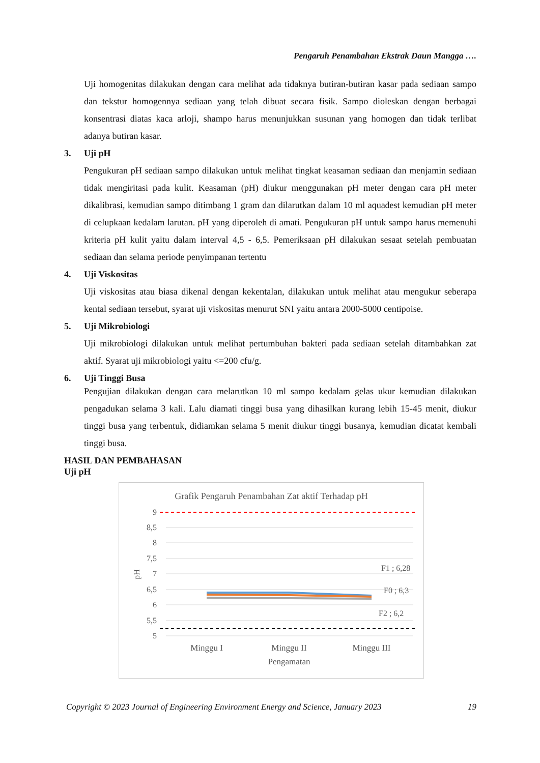Pengaruh Penambahan Ekstrak Daun Mangga ….
Uji homogenitas dilakukan dengan cara melihat ada tidaknya butiran-butiran kasar pada sediaan sampo dan tekstur homogennya sediaan yang telah dibuat secara fisik. Sampo dioleskan dengan berbagai konsentrasi diatas kaca arloji, shampo harus menunjukkan susunan yang homogen dan tidak terlibat adanya butiran kasar.
3. Uji pH
Pengukuran pH sediaan sampo dilakukan untuk melihat tingkat keasaman sediaan dan menjamin sediaan tidak mengiritasi pada kulit. Keasaman (pH) diukur menggunakan pH meter dengan cara pH meter dikalibrasi, kemudian sampo ditimbang 1 gram dan dilarutkan dalam 10 ml aquadest kemudian pH meter di celupkaan kedalam larutan. pH yang diperoleh di amati. Pengukuran pH untuk sampo harus memenuhi kriteria pH kulit yaitu dalam interval 4,5 - 6,5. Pemeriksaan pH dilakukan sesaat setelah pembuatan sediaan dan selama periode penyimpanan tertentu
4. Uji Viskositas
Uji viskositas atau biasa dikenal dengan kekentalan, dilakukan untuk melihat atau mengukur seberapa kental sediaan tersebut, syarat uji viskositas menurut SNI yaitu antara 2000-5000 centipoise.
5. Uji Mikrobiologi
Uji mikrobiologi dilakukan untuk melihat pertumbuhan bakteri pada sediaan setelah ditambahkan zat aktif. Syarat uji mikrobiologi yaitu <=200 cfu/g.
6. Uji Tinggi Busa
Pengujian dilakukan dengan cara melarutkan 10 ml sampo kedalam gelas ukur kemudian dilakukan pengadukan selama 3 kali. Lalu diamati tinggi busa yang dihasilkan kurang lebih 15-45 menit, diukur tinggi busa yang terbentuk, didiamkan selama 5 menit diukur tinggi busanya, kemudian dicatat kembali tinggi busa.
HASIL DAN PEMBAHASAN
Uji pH
Grafik Pengaruh Penambahan Zat aktif Terhadap pH
9
8,5
8
7,5
7
6,5
6
5,5
5
pH
F1 ; 6,28
F0 ; 6,3
F2 ; 6,2
Minggu I
Minggu II
Minggu III
Pengamatan
Copyright © 2023 Journal of Engineering Environment Energy and Science, January 2023 19